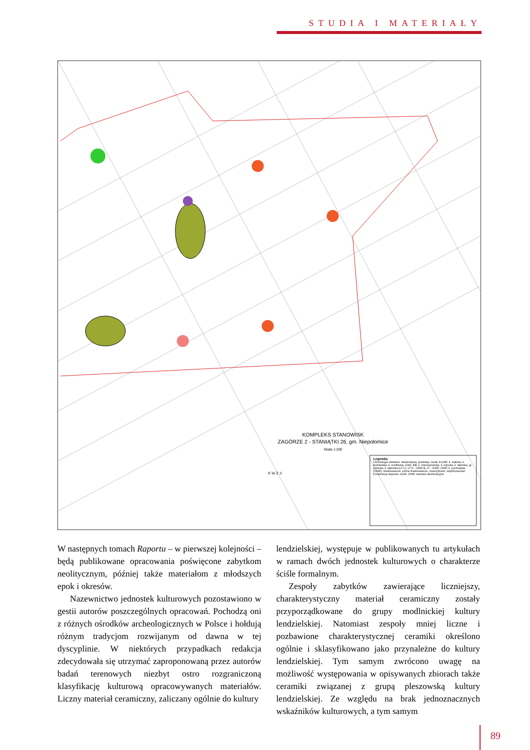STUDIA I MATERIAŁY
KOMPLEKS STANOWISK
ZAGÓRZE 2 - STANIĄTKI 26, gm. Niepołomice
Skala 1:200
Legenda
Chronologia obiektów: nieokreślona, pradzieje, neolit, KCWR, k. malicka, k. lendzielska, k. modlnicka, GWZ, EB, k. mierzanowicka, k. łużycka, k. lateńska, gr. tyniecka, k. lateńska (LT C), LT D - OWR B, LT - OWR, OWR, k. puchowska (OWR), średniowiecze, późne średniowiecze, nowożytność, współczesność
Konstrukcje słupowe: neolit, OWR, warstwa akumulacyjna
N W E S
W następnych tomach Raportu – w pierwszej kolejności – będą publikowane opracowania poświęcone zabytkom neolitycznym, później także materiałom z młodszych epok i okresów.
Nazewnictwo jednostek kulturowych pozostawiono w gestii autorów poszczególnych opracowań. Pochodzą oni z różnych ośrodków archeologicznych w Polsce i hołdują różnym tradycjom rozwijanym od dawna w tej dyscyplinie. W niektórych przypadkach redakcja zdecydowała się utrzymać zaproponowaną przez autorów badań terenowych niezbyt ostro rozgraniczoną klasyfikację kulturową opracowywanych materiałów. Liczny materiał ceramiczny, zaliczany ogólnie do kultury
lendzielskiej, występuje w publikowanych tu artykułach w ramach dwóch jednostek kulturowych o charakterze ściśle formalnym.
Zespoły zabytków zawierające liczniejszy, charakterystyczny materiał ceramiczny zostały przyporządkowane do grupy modlnickiej kultury lendzielskiej. Natomiast zespoły mniej liczne i pozbawione charakterystycznej ceramiki określono ogólnie i sklasyfikowano jako przynależne do kultury lendzielskiej. Tym samym zwrócono uwagę na możliwość występowania w opisywanych zbiorach także ceramiki związanej z grupą pleszowską kultury lendzielskiej. Ze względu na brak jednoznacznych wskaźników kulturowych, a tym samym
89